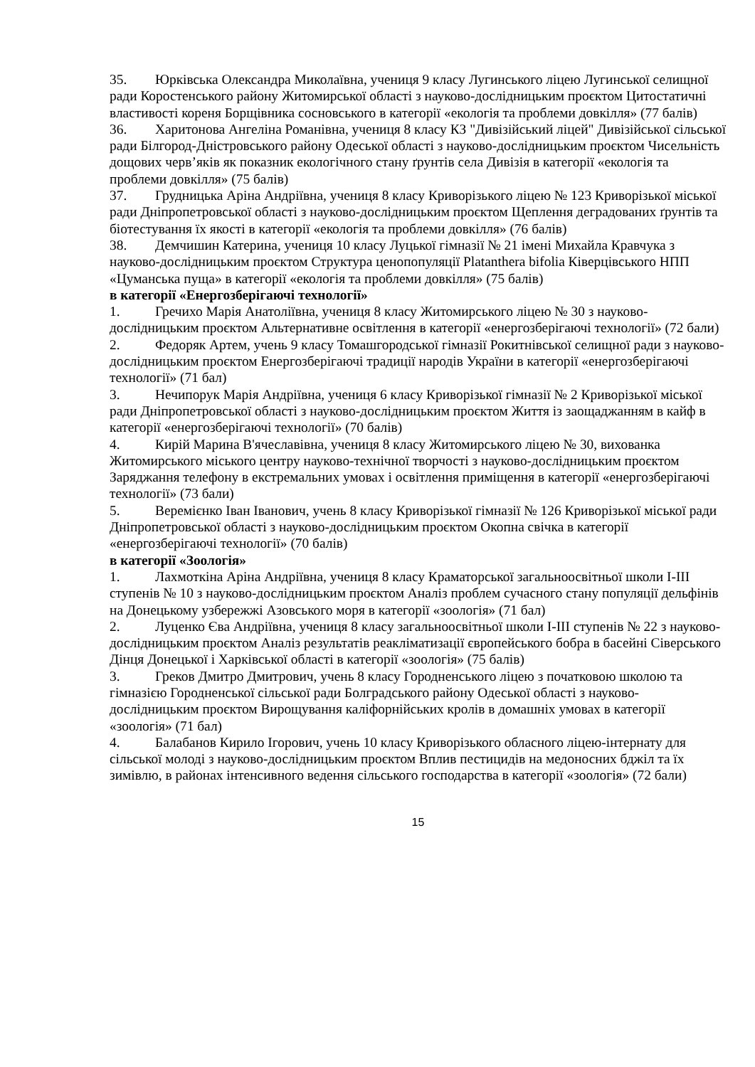35. Юрківська Олександра Миколаївна, учениця 9 класу Лугинського ліцею Лугинської селищної ради Коростенського району Житомирської області з науково-дослідницьким проєктом Цитостатичні властивості кореня Борщівника сосновського в категорії «екологія та проблеми довкілля» (77 балів)
36. Харитонова Ангеліна Романівна, учениця 8 класу КЗ "Дивізійський ліцей" Дивізійської сільської ради Білгород-Дністровського району Одеської області з науково-дослідницьким проєктом Чисельність дощових черв’яків як показник екологічного стану ґрунтів села Дивізія в категорії «екологія та проблеми довкілля» (75 балів)
37. Грудницька Аріна Андріївна, учениця 8 класу Криворізького ліцею № 123 Криворізької міської ради Дніпропетровської області з науково-дослідницьким проєктом Щеплення деградованих ґрунтів та біотестування їх якості в категорії «екологія та проблеми довкілля» (76 балів)
38. Демчишин Катерина, учениця 10 класу Луцької гімназії № 21 імені Михайла Кравчука з науково-дослідницьким проєктом Структура ценопопуляції Platanthera bifolia Ківерцівського НПП «Цуманська пуща» в категорії «екологія та проблеми довкілля» (75 балів)
в категорії «Енергозберігаючі технології»
1. Гречихо Марія Анатоліївна, учениця 8 класу Житомирського ліцею № 30 з науково-дослідницьким проєктом Альтернативне освітлення в категорії «енергозберігаючі технології» (72 бали)
2. Федоряк Артем, учень 9 класу Томашгородської гімназії Рокитнівської селищної ради з науково-дослідницьким проєктом Енергозберігаючі традиції народів України в категорії «енергозберігаючі технології» (71 бал)
3. Нечипорук Марія Андріївна, учениця 6 класу Криворізької гімназії № 2 Криворізької міської ради Дніпропетровської області з науково-дослідницьким проєктом Життя із заощаджанням в кайф в категорії «енергозберігаючі технології» (70 балів)
4. Кирій Марина В'ячеславівна, учениця 8 класу Житомирського ліцею № 30, вихованка Житомирського міського центру науково-технічної творчості з науково-дослідницьким проєктом Заряджання телефону в екстремальних умовах і освітлення приміщення в категорії «енергозберігаючі технології» (73 бали)
5. Веремієнко Іван Іванович, учень 8 класу Криворізької гімназії № 126 Криворізької міської ради Дніпропетровської області з науково-дослідницьким проєктом Окопна свічка в категорії «енергозберігаючі технології» (70 балів)
в категорії «Зоологія»
1. Лахмоткіна Аріна Андріївна, учениця 8 класу Краматорської загальноосвітньої школи І-ІІІ ступенів № 10 з науково-дослідницьким проєктом Аналіз проблем сучасного стану популяції дельфінів на Донецькому узбережжі Азовського моря в категорії «зоологія» (71 бал)
2. Луценко Єва Андріївна, учениця 8 класу загальноосвітньої школи І-ІІІ ступенів № 22 з науково-дослідницьким проєктом Аналіз результатів реакліматизації європейського бобра в басейні Сіверського Дінця Донецької і Харківської області в категорії «зоологія» (75 балів)
3. Греков Дмитро Дмитрович, учень 8 класу Городненського ліцею з початковою школою та гімназією Городненської сільської ради Болградського району Одеської області з науково-дослідницьким проєктом Вирощування каліфорнійських кролів в домашніх умовах в категорії «зоологія» (71 бал)
4. Балабанов Кирило Ігорович, учень 10 класу Криворізького обласного ліцею-інтернату для сільської молоді з науково-дослідницьким проєктом Вплив пестицидів на медоносних бджіл та їх зимівлю, в районах інтенсивного ведення сільського господарства в категорії «зоологія» (72 бали)
15